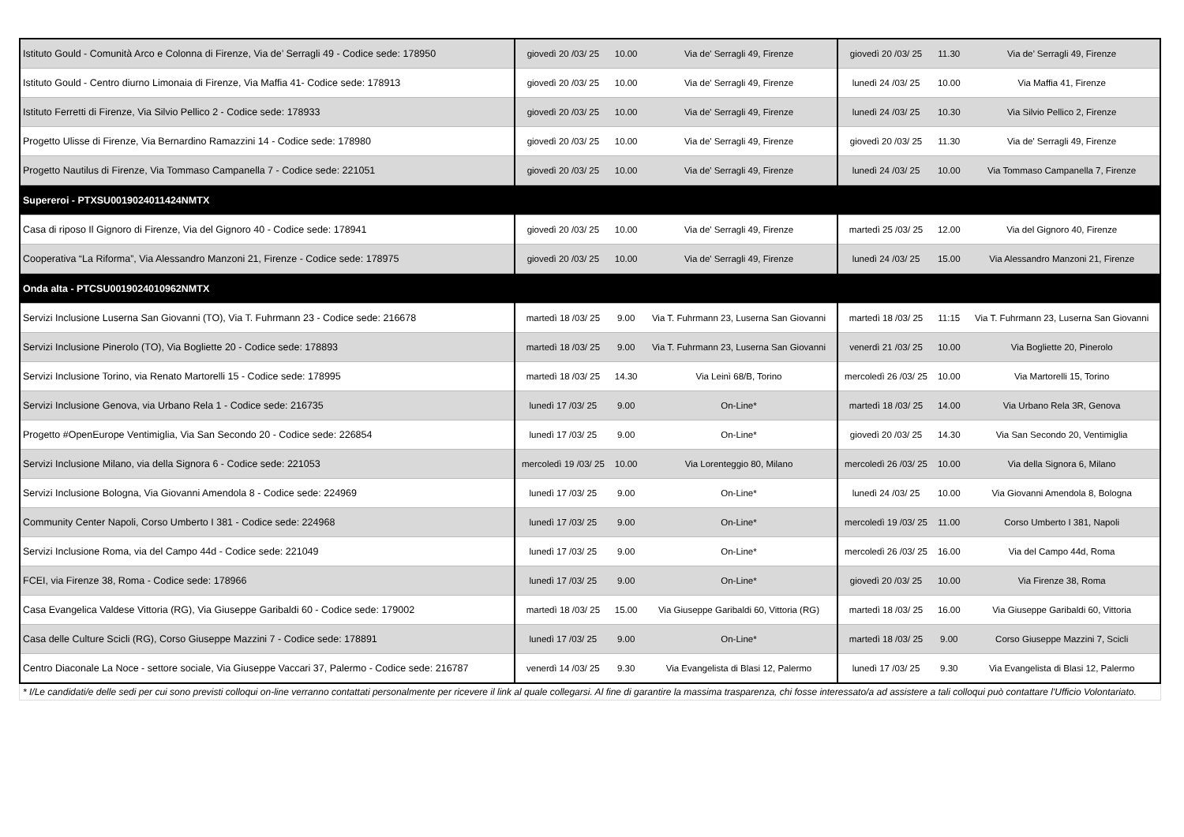| Istituto Gould - Comunità Arco e Colonna di Firenze, Via de’ Serragli 49 - Codice sede: 178950 | giovedì 20 /03/ 25 | 10.00 | Via de' Serragli 49, Firenze | giovedì 20 /03/ 25 | 11.30 | Via de’ Serragli 49, Firenze |
| Istituto Gould - Centro diurno Limonaia di Firenze, Via Maffia 41- Codice sede: 178913 | giovedì 20 /03/ 25 | 10.00 | Via de' Serragli 49, Firenze | lunedì 24 /03/ 25 | 10.00 | Via Maffia 41, Firenze |
| Istituto Ferretti di Firenze, Via Silvio Pellico 2 - Codice sede: 178933 | giovedì 20 /03/ 25 | 10.00 | Via de' Serragli 49, Firenze | lunedì 24 /03/ 25 | 10.30 | Via Silvio Pellico 2, Firenze |
| Progetto Ulisse di Firenze, Via Bernardino Ramazzini 14 - Codice sede: 178980 | giovedì 20 /03/ 25 | 10.00 | Via de' Serragli 49, Firenze | giovedì 20 /03/ 25 | 11.30 | Via de' Serragli 49, Firenze |
| Progetto Nautilus di Firenze, Via Tommaso Campanella 7 - Codice sede: 221051 | giovedì 20 /03/ 25 | 10.00 | Via de' Serragli 49, Firenze | lunedì 24 /03/ 25 | 10.00 | Via Tommaso Campanella 7, Firenze |
| Supereroi - PTXSU0019024011424NMTX | | | | | | |
| Casa di riposo Il Gignoro di Firenze, Via del Gignoro 40 - Codice sede: 178941 | giovedì 20 /03/ 25 | 10.00 | Via de' Serragli 49, Firenze | martedì 25 /03/ 25 | 12.00 | Via del Gignoro 40, Firenze |
| Cooperativa “La Riforma”, Via Alessandro Manzoni 21, Firenze - Codice sede: 178975 | giovedì 20 /03/ 25 | 10.00 | Via de' Serragli 49, Firenze | lunedì 24 /03/ 25 | 15.00 | Via Alessandro Manzoni 21, Firenze |
| Onda alta - PTCSU0019024010962NMTX | | | | | | |
| Servizi Inclusione Luserna San Giovanni (TO), Via T. Fuhrmann 23 - Codice sede: 216678 | martedì 18 /03/ 25 | 9.00 | Via T. Fuhrmann 23, Luserna San Giovanni | martedì 18 /03/ 25 | 11:15 | Via T. Fuhrmann 23, Luserna San Giovanni |
| Servizi Inclusione Pinerolo (TO), Via Bogliette 20 - Codice sede: 178893 | martedì 18 /03/ 25 | 9.00 | Via T. Fuhrmann 23, Luserna San Giovanni | venerdì 21 /03/ 25 | 10.00 | Via Bogliette 20, Pinerolo |
| Servizi Inclusione Torino, via Renato Martorelli 15 - Codice sede: 178995 | martedì 18 /03/ 25 | 14.30 | Via Leinì 68/B, Torino | mercoledì 26 /03/ 25 | 10.00 | Via Martorelli 15, Torino |
| Servizi Inclusione Genova, via Urbano Rela 1 - Codice sede: 216735 | lunedì 17 /03/ 25 | 9.00 | On-Line* | martedì 18 /03/ 25 | 14.00 | Via Urbano Rela 3R, Genova |
| Progetto #OpenEurope Ventimiglia, Via San Secondo 20 - Codice sede: 226854 | lunedì 17 /03/ 25 | 9.00 | On-Line* | giovedì 20 /03/ 25 | 14.30 | Via San Secondo 20, Ventimiglia |
| Servizi Inclusione Milano, via della Signora 6 - Codice sede: 221053 | mercoledì 19 /03/ 25 | 10.00 | Via Lorenteggio 80, Milano | mercoledì 26 /03/ 25 | 10.00 | Via della Signora 6, Milano |
| Servizi Inclusione Bologna, Via Giovanni Amendola 8 - Codice sede: 224969 | lunedì 17 /03/ 25 | 9.00 | On-Line* | lunedì 24 /03/ 25 | 10.00 | Via Giovanni Amendola 8, Bologna |
| Community Center Napoli, Corso Umberto I 381 - Codice sede: 224968 | lunedì 17 /03/ 25 | 9.00 | On-Line* | mercoledì 19 /03/ 25 | 11.00 | Corso Umberto I 381, Napoli |
| Servizi Inclusione Roma, via del Campo 44d - Codice sede: 221049 | lunedì 17 /03/ 25 | 9.00 | On-Line* | mercoledì 26 /03/ 25 | 16.00 | Via del Campo 44d, Roma |
| FCEI, via Firenze 38, Roma - Codice sede: 178966 | lunedì 17 /03/ 25 | 9.00 | On-Line* | giovedì 20 /03/ 25 | 10.00 | Via Firenze 38, Roma |
| Casa Evangelica Valdese Vittoria (RG), Via Giuseppe Garibaldi 60 - Codice sede: 179002 | martedì 18 /03/ 25 | 15.00 | Via Giuseppe Garibaldi 60, Vittoria (RG) | martedì 18 /03/ 25 | 16.00 | Via Giuseppe Garibaldi 60, Vittoria |
| Casa delle Culture Scicli (RG), Corso Giuseppe Mazzini 7 - Codice sede: 178891 | lunedì 17 /03/ 25 | 9.00 | On-Line* | martedì 18 /03/ 25 | 9.00 | Corso Giuseppe Mazzini 7, Scicli |
| Centro Diaconale La Noce - settore sociale, Via Giuseppe Vaccari 37, Palermo - Codice sede: 216787 | venerdì 14 /03/ 25 | 9.30 | Via Evangelista di Blasi 12, Palermo | lunedì 17 /03/ 25 | 9.30 | Via Evangelista di Blasi 12, Palermo |
* I/Le candidati/e delle sedi per cui sono previsti colloqui on-line verranno contattati personalmente per ricevere il link al quale collegarsi. Al fine di garantire la massima trasparenza, chi fosse interessato/a ad assistere a tali colloqui può contattare l'Ufficio Volontariato.